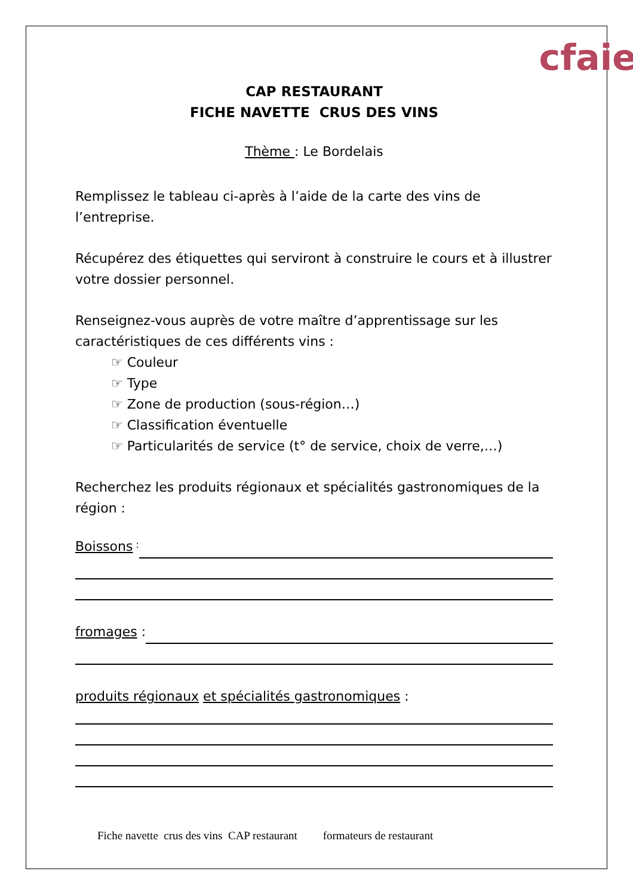cfaie
CAP RESTAURANT
FICHE NAVETTE CRUS DES VINS
Thème : Le Bordelais
Remplissez le tableau ci-après à l’aide de la carte des vins de l’entreprise.
Récupérez des étiquettes qui serviront à construire le cours et à illustrer votre dossier personnel.
Renseignez-vous auprès de votre maître d’apprentissage sur les caractéristiques de ces différents vins :
☞ Couleur
☞ Type
☞ Zone de production (sous-région…)
☞ Classification éventuelle
☞ Particularités de service (t° de service, choix de verre,…)
Recherchez les produits régionaux et spécialités gastronomiques de la région :
Boissons :
fromages :
produits régionaux et spécialités gastronomiques :
Fiche navette crus des vins CAP restaurant formateurs de restaurant